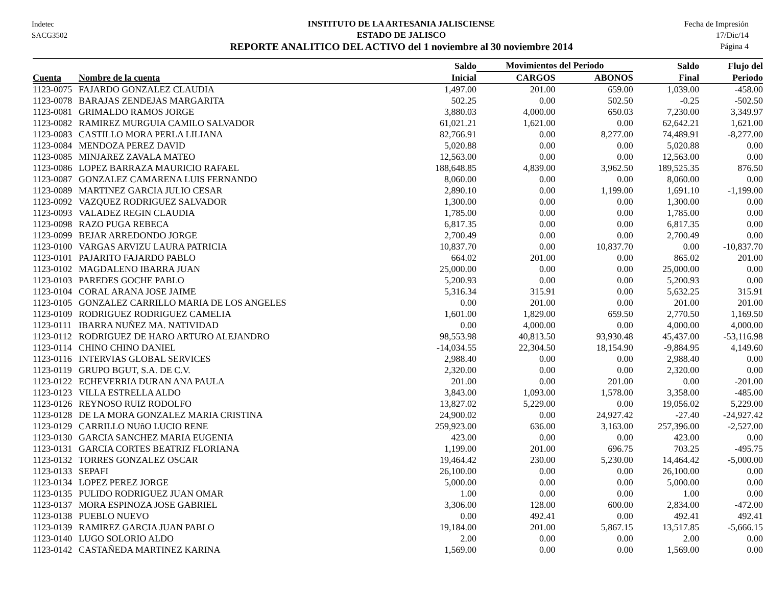Indetec
SACG3502
INSTITUTO DE LA ARTESANIA JALISCIENSE
ESTADO DE JALISCO
REPORTE ANALITICO DEL ACTIVO del 1 noviembre al 30 noviembre 2014
Fecha de Impresión
17/Dic/14
Página 4
| | | Saldo | Movimientos del Periodo | | Saldo | Flujo del |
| --- | --- | --- | --- | --- | --- | --- |
| Cuenta | Nombre de la cuenta | Inicial | CARGOS | ABONOS | Final | Periodo |
| 1123-0075 | FAJARDO GONZALEZ CLAUDIA | 1,497.00 | 201.00 | 659.00 | 1,039.00 | -458.00 |
| 1123-0078 | BARAJAS ZENDEJAS MARGARITA | 502.25 | 0.00 | 502.50 | -0.25 | -502.50 |
| 1123-0081 | GRIMALDO RAMOS JORGE | 3,880.03 | 4,000.00 | 650.03 | 7,230.00 | 3,349.97 |
| 1123-0082 | RAMIREZ MURGUIA CAMILO SALVADOR | 61,021.21 | 1,621.00 | 0.00 | 62,642.21 | 1,621.00 |
| 1123-0083 | CASTILLO MORA PERLA LILIANA | 82,766.91 | 0.00 | 8,277.00 | 74,489.91 | -8,277.00 |
| 1123-0084 | MENDOZA PEREZ DAVID | 5,020.88 | 0.00 | 0.00 | 5,020.88 | 0.00 |
| 1123-0085 | MINJAREZ ZAVALA MATEO | 12,563.00 | 0.00 | 0.00 | 12,563.00 | 0.00 |
| 1123-0086 | LOPEZ BARRAZA MAURICIO RAFAEL | 188,648.85 | 4,839.00 | 3,962.50 | 189,525.35 | 876.50 |
| 1123-0087 | GONZALEZ CAMARENA LUIS FERNANDO | 8,060.00 | 0.00 | 0.00 | 8,060.00 | 0.00 |
| 1123-0089 | MARTINEZ GARCIA JULIO CESAR | 2,890.10 | 0.00 | 1,199.00 | 1,691.10 | -1,199.00 |
| 1123-0092 | VAZQUEZ RODRIGUEZ SALVADOR | 1,300.00 | 0.00 | 0.00 | 1,300.00 | 0.00 |
| 1123-0093 | VALADEZ REGIN CLAUDIA | 1,785.00 | 0.00 | 0.00 | 1,785.00 | 0.00 |
| 1123-0098 | RAZO PUGA REBECA | 6,817.35 | 0.00 | 0.00 | 6,817.35 | 0.00 |
| 1123-0099 | BEJAR ARREDONDO JORGE | 2,700.49 | 0.00 | 0.00 | 2,700.49 | 0.00 |
| 1123-0100 | VARGAS ARVIZU LAURA PATRICIA | 10,837.70 | 0.00 | 10,837.70 | 0.00 | -10,837.70 |
| 1123-0101 | PAJARITO FAJARDO PABLO | 664.02 | 201.00 | 0.00 | 865.02 | 201.00 |
| 1123-0102 | MAGDALENO IBARRA JUAN | 25,000.00 | 0.00 | 0.00 | 25,000.00 | 0.00 |
| 1123-0103 | PAREDES GOCHE PABLO | 5,200.93 | 0.00 | 0.00 | 5,200.93 | 0.00 |
| 1123-0104 | CORAL ARANA JOSE JAIME | 5,316.34 | 315.91 | 0.00 | 5,632.25 | 315.91 |
| 1123-0105 | GONZALEZ CARRILLO MARIA DE LOS ANGELES | 0.00 | 201.00 | 0.00 | 201.00 | 201.00 |
| 1123-0109 | RODRIGUEZ RODRIGUEZ CAMELIA | 1,601.00 | 1,829.00 | 659.50 | 2,770.50 | 1,169.50 |
| 1123-0111 | IBARRA NUÑEZ MA. NATIVIDAD | 0.00 | 4,000.00 | 0.00 | 4,000.00 | 4,000.00 |
| 1123-0112 | RODRIGUEZ DE HARO ARTURO ALEJANDRO | 98,553.98 | 40,813.50 | 93,930.48 | 45,437.00 | -53,116.98 |
| 1123-0114 | CHINO CHINO DANIEL | -14,034.55 | 22,304.50 | 18,154.90 | -9,884.95 | 4,149.60 |
| 1123-0116 | INTERVIAS GLOBAL SERVICES | 2,988.40 | 0.00 | 0.00 | 2,988.40 | 0.00 |
| 1123-0119 | GRUPO BGUT, S.A. DE C.V. | 2,320.00 | 0.00 | 0.00 | 2,320.00 | 0.00 |
| 1123-0122 | ECHEVERRIA DURAN ANA PAULA | 201.00 | 0.00 | 201.00 | 0.00 | -201.00 |
| 1123-0123 | VILLA ESTRELLA ALDO | 3,843.00 | 1,093.00 | 1,578.00 | 3,358.00 | -485.00 |
| 1123-0126 | REYNOSO RUIZ RODOLFO | 13,827.02 | 5,229.00 | 0.00 | 19,056.02 | 5,229.00 |
| 1123-0128 | DE LA MORA GONZALEZ MARIA CRISTINA | 24,900.02 | 0.00 | 24,927.42 | -27.40 | -24,927.42 |
| 1123-0129 | CARRILLO NUñO LUCIO RENE | 259,923.00 | 636.00 | 3,163.00 | 257,396.00 | -2,527.00 |
| 1123-0130 | GARCIA SANCHEZ MARIA EUGENIA | 423.00 | 0.00 | 0.00 | 423.00 | 0.00 |
| 1123-0131 | GARCIA CORTES BEATRIZ FLORIANA | 1,199.00 | 201.00 | 696.75 | 703.25 | -495.75 |
| 1123-0132 | TORRES GONZALEZ OSCAR | 19,464.42 | 230.00 | 5,230.00 | 14,464.42 | -5,000.00 |
| 1123-0133 | SEPAFI | 26,100.00 | 0.00 | 0.00 | 26,100.00 | 0.00 |
| 1123-0134 | LOPEZ PEREZ JORGE | 5,000.00 | 0.00 | 0.00 | 5,000.00 | 0.00 |
| 1123-0135 | PULIDO RODRIGUEZ JUAN OMAR | 1.00 | 0.00 | 0.00 | 1.00 | 0.00 |
| 1123-0137 | MORA ESPINOZA JOSE GABRIEL | 3,306.00 | 128.00 | 600.00 | 2,834.00 | -472.00 |
| 1123-0138 | PUEBLO NUEVO | 0.00 | 492.41 | 0.00 | 492.41 | 492.41 |
| 1123-0139 | RAMIREZ GARCIA JUAN PABLO | 19,184.00 | 201.00 | 5,867.15 | 13,517.85 | -5,666.15 |
| 1123-0140 | LUGO SOLORIO ALDO | 2.00 | 0.00 | 0.00 | 2.00 | 0.00 |
| 1123-0142 | CASTAÑEDA MARTINEZ KARINA | 1,569.00 | 0.00 | 0.00 | 1,569.00 | 0.00 |